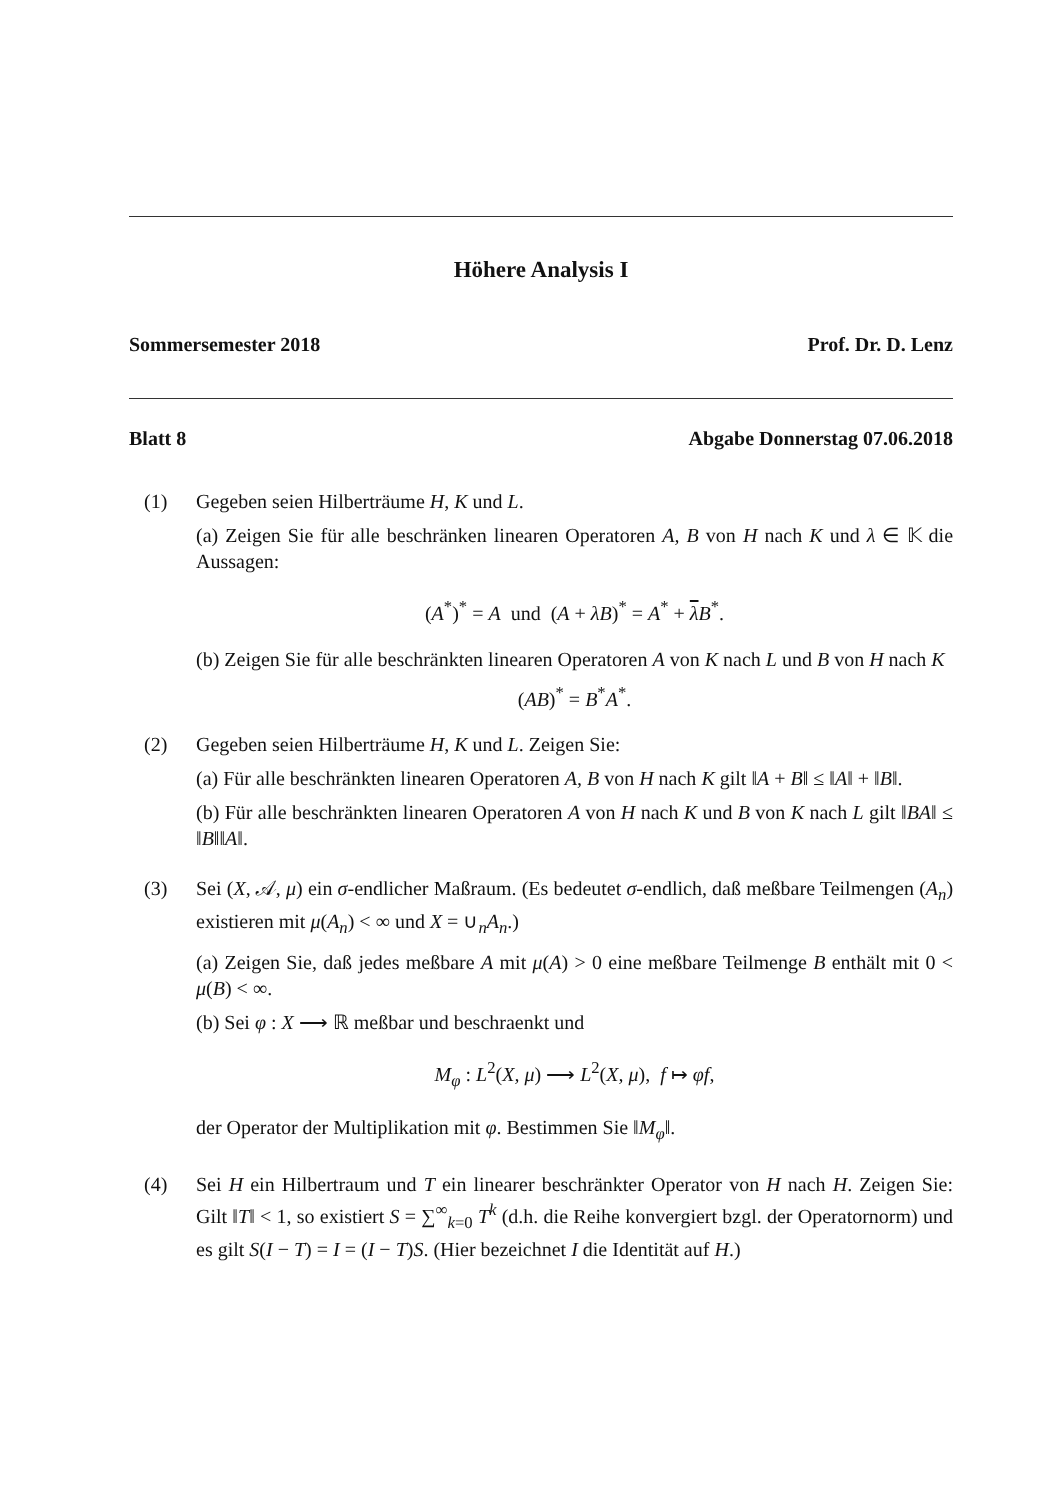Höhere Analysis I
Sommersemester 2018 Prof. Dr. D. Lenz
Blatt 8 Abgabe Donnerstag 07.06.2018
(1) Gegeben seien Hilberträume H, K und L.
(a) Zeigen Sie für alle beschränken linearen Operatoren A, B von H nach K und λ ∈ 𝕂 die Aussagen:
(A<sup>*</sup>)<sup>*</sup> = A und (A + λB)<sup>*</sup> = A<sup>*</sup> + λB<sup>*</sup>.
(b) Zeigen Sie für alle beschränkten linearen Operatoren A von K nach L und B von H nach K
(AB)<sup>*</sup> = B<sup>*</sup>A<sup>*</sup>.
(2) Gegeben seien Hilberträume H, K und L. Zeigen Sie:
(a) Für alle beschränkten linearen Operatoren A, B von H nach K gilt ‖A + B‖ ≤ ‖A‖ + ‖B‖.
(b) Für alle beschränkten linearen Operatoren A von H nach K und B von K nach L gilt ‖BA‖ ≤ ‖B‖‖A‖.
(3) Sei (X, 𝒜, μ) ein σ-endlicher Maßraum. (Es bedeutet σ-endlich, daß meßbare Teilmengen (A<sub>n</sub>) existieren mit μ(A<sub>n</sub>) < ∞ und X = ∪<sub>n</sub>A<sub>n</sub>.)
(a) Zeigen Sie, daß jedes meßbare A mit μ(A) > 0 eine meßbare Teilmenge B enthält mit 0 < μ(B) < ∞.
(b) Sei φ : X ⟶ ℝ meßbar und beschraenkt und
M<sub>φ</sub> : L<sup>2</sup>(X, μ) ⟶ L<sup>2</sup>(X, μ), f ↦ φf,
der Operator der Multiplikation mit φ. Bestimmen Sie ‖M<sub>φ</sub>‖.
(4) Sei H ein Hilbertraum und T ein linearer beschränkter Operator von H nach H. Zeigen Sie: Gilt ‖T‖ < 1, so existiert S = ∑<sup>∞</sup><sub>k=0</sub> T<sup>k</sup> (d.h. die Reihe konvergiert bzgl. der Operatornorm) und es gilt S(I − T) = I = (I − T)S. (Hier bezeichnet I die Identität auf H.)